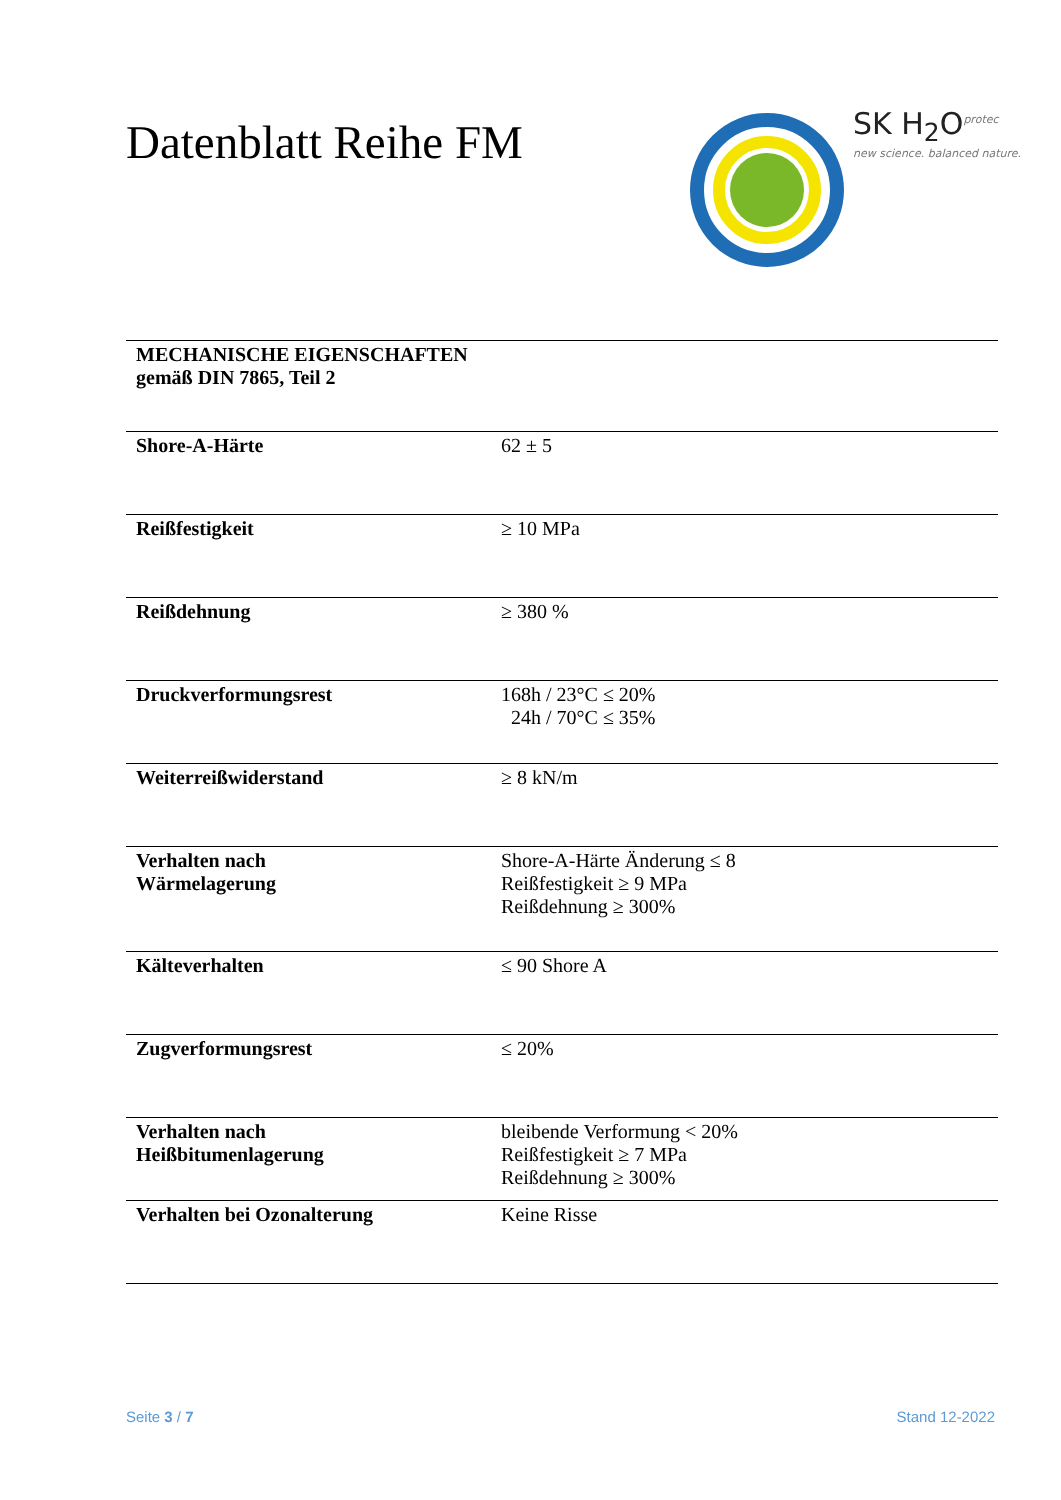Datenblatt Reihe FM
SK H<sub>2</sub>O<sup>protec</sup>
new science. balanced nature.
| MECHANISCHE EIGENSCHAFTEN gemäß DIN 7865, Teil 2 | |
| --- | --- |
| Shore-A-Härte | 62 ± 5 |
| Reißfestigkeit | ≥ 10 MPa |
| Reißdehnung | ≥ 380 % |
| Druckverformungsrest | 168h / 23°C ≤ 20% 24h / 70°C ≤ 35% |
| Weiterreißwiderstand | ≥ 8 kN/m |
| Verhalten nach Wärmelagerung | Shore-A-Härte Änderung ≤ 8 Reißfestigkeit ≥ 9 MPa Reißdehnung ≥ 300% |
| Kälteverhalten | ≤ 90 Shore A |
| Zugverformungsrest | ≤ 20% |
| Verhalten nach Heißbitumenlagerung | bleibende Verformung < 20% Reißfestigkeit ≥ 7 MPa Reißdehnung ≥ 300% |
| Verhalten bei Ozonalterung | Keine Risse |
Seite 3 / 7 Stand 12-2022